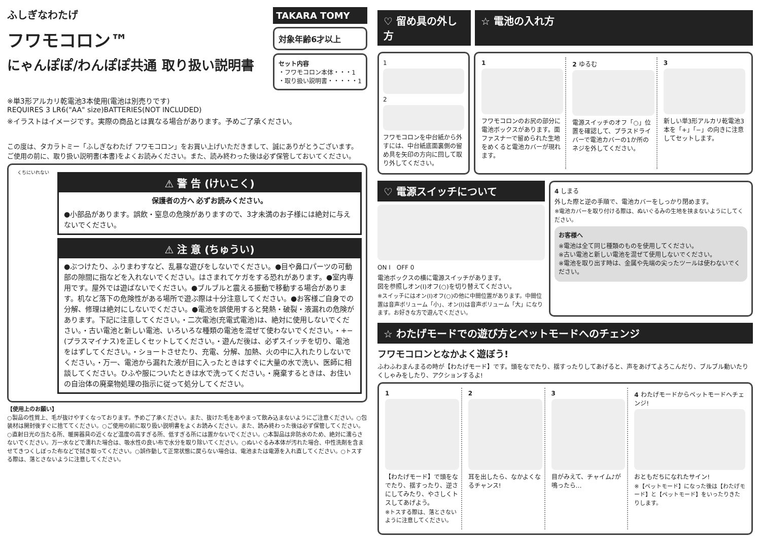ふしぎなわたげ
フワモコロン™
にゃんぽぽ/わんぽぽ共通 取り扱い説明書
TAKARA TOMY
対象年齢6才以上
セット内容
・フワモコロン本体・・・1
・取り扱い説明書・・・・・1
※単3形アルカリ乾電池3本使用(電池は別売りです)
REQUIRES 3 LR6("AA" size)BATTERIES(NOT INCLUDED)
※イラストはイメージです。実際の商品とは異なる場合があります。予めご了承ください。
この度は、タカラトミー「ふしぎなわたげ フワモコロン」をお買い上げいただきまして、誠にありがとうございます。
ご使用の前に、取り扱い説明書(本書)をよくお読みください。また、読み終わった後は必ず保管しておいてください。
くちにいれない
⚠ 警 告 (けいこく)
保護者の方へ 必ずお読みください。
●小部品があります。誤飲・窒息の危険がありますので、3才未満のお子様には絶対に与えないでください。
⚠ 注 意 (ちゅうい)
●ぶつけたり、ふりまわすなど、乱暴な遊びをしないでください。●目や鼻口パーツの可動部の隙間に指などを入れないでください。はさまれてケガをする恐れがあります。●室内専用です。屋外では遊ばないでください。●ブルブルと震える振動で移動する場合があります。机など落下の危険性がある場所で遊ぶ際は十分注意してください。●お客様ご自身での分解、修理は絶対にしないでください。●電池を誤使用すると発熱・破裂・液漏れの危険があります。下記に注意してください。・二次電池(充電式電池)は、絶対に使用しないでください。・古い電池と新しい電池、いろいろな種類の電池を混ぜて使わないでください。・+−(プラスマイナス)を正しくセットしてください。・遊んだ後は、必ずスイッチを切り、電池をはずしてください。・ショートさせたり、充電、分解、加熱、火の中に入れたりしないでください。・万一、電池から漏れた液が目に入ったときはすぐに大量の水で洗い、医師に相談してください。ひふや服についたときは水で洗ってください。・廃棄するときは、お住いの自治体の廃棄物処理の指示に従って処分してください。
【使用上のお願い】
○製品の性質上、毛が抜けやすくなっております。予めご了承ください。また、抜けた毛をあやまって飲み込まないようにご注意ください。○包装材は開封後すぐに捨ててください。○ご使用の前に取り扱い説明書をよくお読みください。また、読み終わった後は必ず保管してください。○直射日光の当たる所、暖房器具の近くなど温度の高すぎる所、低すぎる所には置かないでください。○本製品は非防水のため、絶対に濡らさないでください。万一水などで濡れた場合は、吸水性の良い布で水分を取り除いてください。○ぬいぐるみ本体が汚れた場合、中性洗剤を含ませてきつくしぼった布などで拭き取ってください。○誤作動して正常状態に戻らない場合は、電池または電源を入れ直してください。○トスする際は、落とさないように注意してください。
♡ 留め具の外し方
☆ 電池の入れ方
1
2
フワモコロンを中台紙から外すには、中台紙底面裏側の留め具を矢印の方向に回して取り外してください。
1
フワモコロンのお尻の部分に電池ボックスがあります。面ファスナーで留められた生地をめくると電池カバーが現れます。
2 ゆるむ
電源スイッチのオフ「○」位置を確認して、プラスドライバーで電池カバーの1か所のネジを外してください。
3
新しい単3形アルカリ乾電池3本を「+」「−」の向きに注意してセットします。
♡ 電源スイッチについて
ON I　OFF 0
電池ボックスの横に電源スイッチがあります。
図を参照しオン(I)オフ(○)を切り替えてください。
※スイッチにはオン(I)オフ(○)の他に中間位置があります。中間位置は音声ボリューム「小」、オン(I)は音声ボリューム「大」になります。お好きな方で遊んでください。
4 しまる
外した際と逆の手順で、電池カバーをしっかり閉めます。
※電池カバーを取り付ける際は、ぬいぐるみの生地を挟まないようにしてください。
お客様へ
※電池は全て同じ種類のものを使用してください。
※古い電池と新しい電池を混ぜて使用しないでください。
※電池を取り出す時は、金属や先端の尖ったツールは使わないでください。
☆ わたげモードでの遊び方とペットモードへのチェンジ
フワモコロンとなかよく遊ぼう!
ふわふわまんまるの時が【わたげモード】です。頭をなでたり、揺すったりしてあげると、声をあげてよろこんだり、ブルブル動いたりくしゃみをしたり、アクションするよ!
1
【わたげモード】で頭をなでたり、揺すったり、逆さにしてみたり、やさしくトスしてあげよう。
※トスする際は、落とさないように注意してください。
2
耳を出したら、なかよくなるチャンス!
3
目がみえて、チャイム♪が鳴ったら…
4 わたげモードからペットモードへチェンジ!
おともだちになれたサイン!
※【ペットモード】になった後は【わたげモード】と【ペットモード】をいったりきたりします。